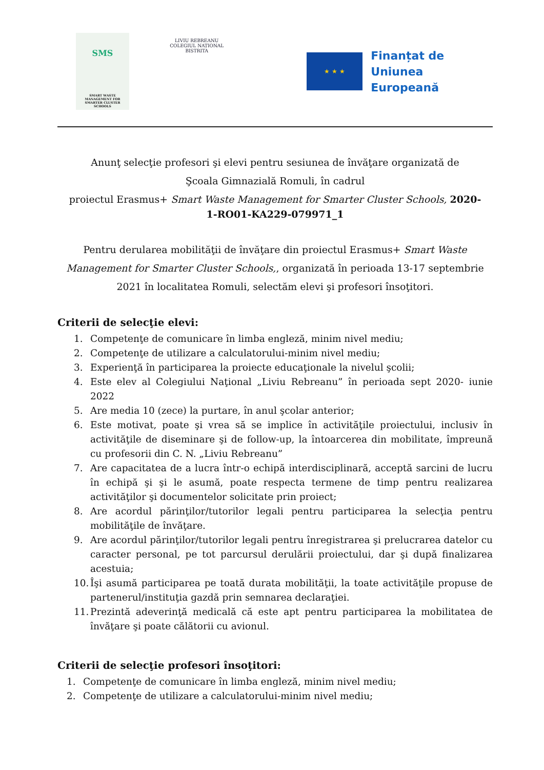SMS
SMART WASTE MANAGEMENT FOR SMARTER CLUSTER SCHOOLS
LIVIU REBREANU
COLEGIUL NAȚIONAL
BISTRITA
★ ★ ★
Finanțat de
Uniunea Europeană
Anunţ selecţie profesori şi elevi pentru sesiunea de învăţare organizată de
Şcoala Gimnazială Romuli, în cadrul
proiectul Erasmus+ Smart Waste Management for Smarter Cluster Schools, 2020-
1-RO01-KA229-079971_1
Pentru derularea mobilităţii de învăţare din proiectul Erasmus+ Smart Waste Management for Smarter Cluster Schools,, organizată în perioada 13-17 septembrie 2021 în localitatea Romuli, selectăm elevi şi profesori însoţitori.
Criterii de selecţie elevi:
1. Competenţe de comunicare în limba engleză, minim nivel mediu;
2. Competenţe de utilizare a calculatorului-minim nivel mediu;
3. Experienţă în participarea la proiecte educaţionale la nivelul şcolii;
4. Este elev al Colegiului Naţional „Liviu Rebreanu” în perioada sept 2020- iunie 2022
5. Are media 10 (zece) la purtare, în anul şcolar anterior;
6. Este motivat, poate şi vrea să se implice în activităţile proiectului, inclusiv în activităţile de diseminare şi de follow-up, la întoarcerea din mobilitate, împreună cu profesorii din C. N. „Liviu Rebreanu”
7. Are capacitatea de a lucra într-o echipă interdisciplinară, acceptă sarcini de lucru în echipă şi şi le asumă, poate respecta termene de timp pentru realizarea activităţilor şi documentelor solicitate prin proiect;
8. Are acordul părinţilor/tutorilor legali pentru participarea la selecţia pentru mobilităţile de învăţare.
9. Are acordul părinţilor/tutorilor legali pentru înregistrarea şi prelucrarea datelor cu caracter personal, pe tot parcursul derulării proiectului, dar şi după finalizarea acestuia;
10. Îşi asumă participarea pe toată durata mobilităţii, la toate activităţile propuse de partenerul/instituţia gazdă prin semnarea declaraţiei.
11. Prezintă adeverinţă medicală că este apt pentru participarea la mobilitatea de învăţare şi poate călătorii cu avionul.
Criterii de selecţie profesori însoţitori:
1. Competenţe de comunicare în limba engleză, minim nivel mediu;
2. Competenţe de utilizare a calculatorului-minim nivel mediu;